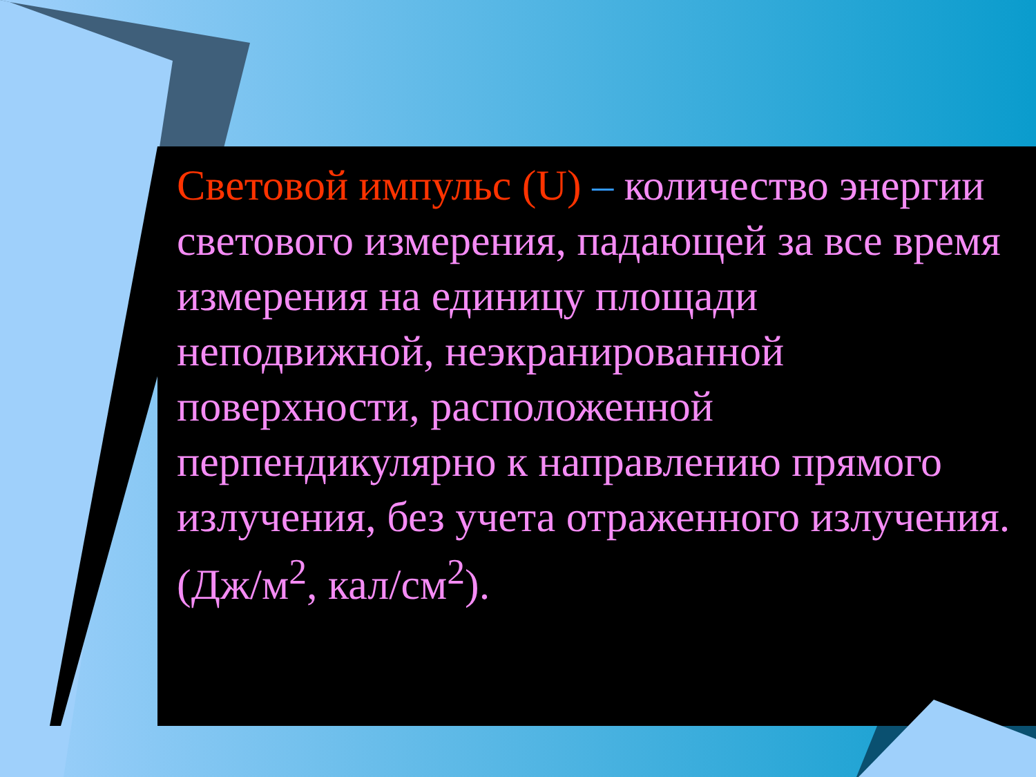Световой импульс (U) – количество энергии светового измерения, падающей за все время измерения на единицу площади неподвижной, неэкранированной поверхности, расположенной перпендикулярно к направлению прямого излучения, без учета отраженного излучения. (Дж/м<sup>2</sup>, кал/см<sup>2</sup>).